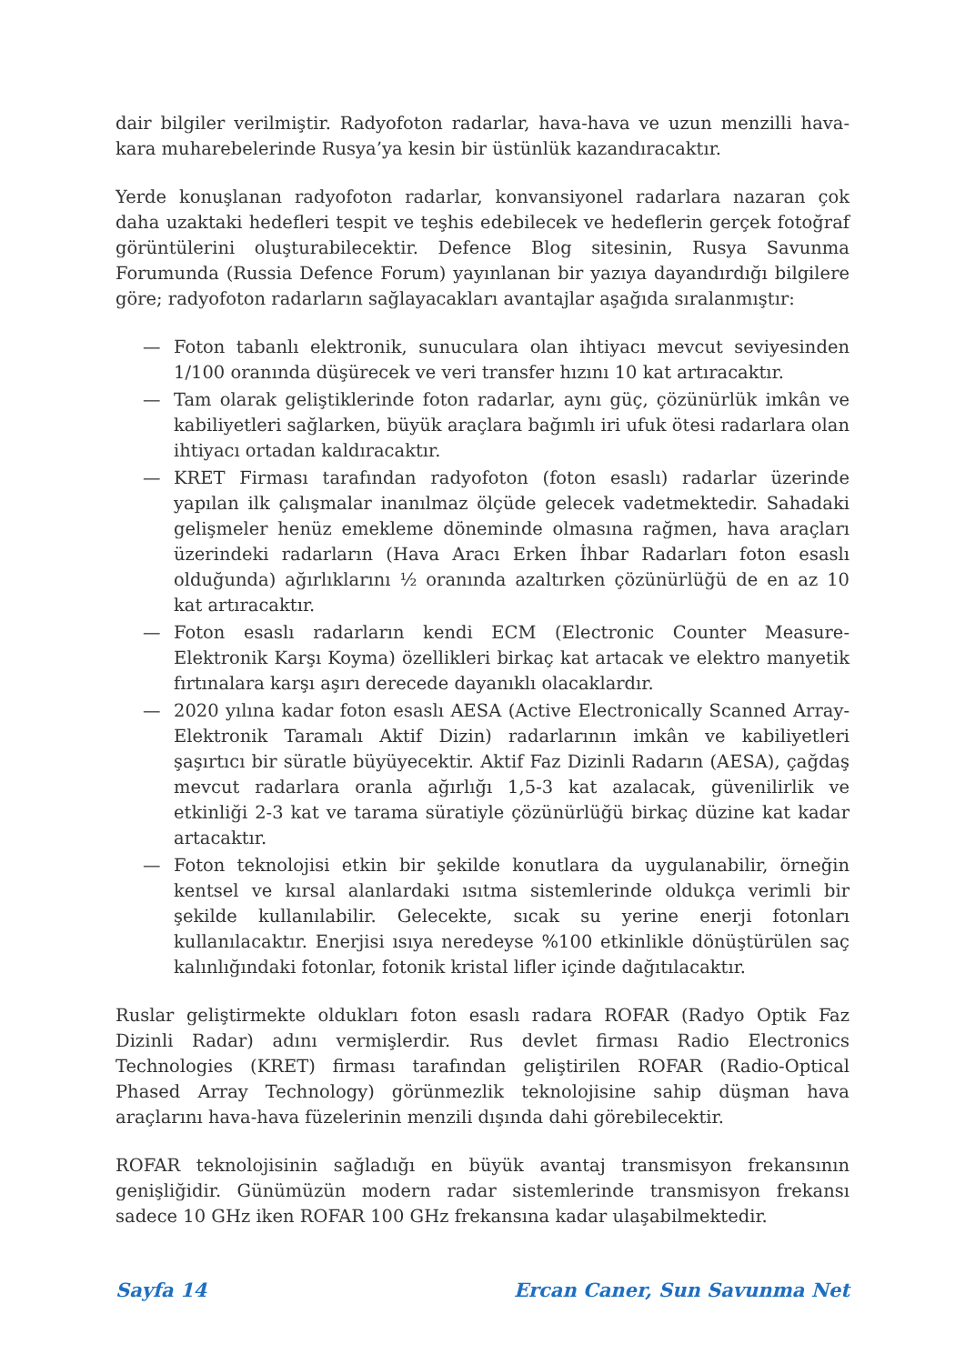dair bilgiler verilmiştir. Radyofoton radarlar, hava-hava ve uzun menzilli hava-kara muharebelerinde Rusya’ya kesin bir üstünlük kazandıracaktır.
Yerde konuşlanan radyofoton radarlar, konvansiyonel radarlara nazaran çok daha uzaktaki hedefleri tespit ve teşhis edebilecek ve hedeflerin gerçek fotoğraf görüntülerini oluşturabilecektir. Defence Blog sitesinin, Rusya Savunma Forumunda (Russia Defence Forum) yayınlanan bir yazıya dayandırdığı bilgilere göre; radyofoton radarların sağlayacakları avantajlar aşağıda sıralanmıştır:
— Foton tabanlı elektronik, sunuculara olan ihtiyacı mevcut seviyesinden 1/100 oranında düşürecek ve veri transfer hızını 10 kat artıracaktır.
— Tam olarak geliştiklerinde foton radarlar, aynı güç, çözünürlük imkân ve kabiliyetleri sağlarken, büyük araçlara bağımlı iri ufuk ötesi radarlara olan ihtiyacı ortadan kaldıracaktır.
— KRET Firması tarafından radyofoton (foton esaslı) radarlar üzerinde yapılan ilk çalışmalar inanılmaz ölçüde gelecek vadetmektedir. Sahadaki gelişmeler henüz emekleme döneminde olmasına rağmen, hava araçları üzerindeki radarların (Hava Aracı Erken İhbar Radarları foton esaslı olduğunda) ağırlıklarını ½ oranında azaltırken çözünürlüğü de en az 10 kat artıracaktır.
— Foton esaslı radarların kendi ECM (Electronic Counter Measure-Elektronik Karşı Koyma) özellikleri birkaç kat artacak ve elektro manyetik fırtınalara karşı aşırı derecede dayanıklı olacaklardır.
— 2020 yılına kadar foton esaslı AESA (Active Electronically Scanned Array-Elektronik Taramalı Aktif Dizin) radarlarının imkân ve kabiliyetleri şaşırtıcı bir süratle büyüyecektir. Aktif Faz Dizinli Radarın (AESA), çağdaş mevcut radarlara oranla ağırlığı 1,5-3 kat azalacak, güvenilirlik ve etkinliği 2-3 kat ve tarama süratiyle çözünürlüğü birkaç düzine kat kadar artacaktır.
— Foton teknolojisi etkin bir şekilde konutlara da uygulanabilir, örneğin kentsel ve kırsal alanlardaki ısıtma sistemlerinde oldukça verimli bir şekilde kullanılabilir. Gelecekte, sıcak su yerine enerji fotonları kullanılacaktır. Enerjisi ısıya neredeyse %100 etkinlikle dönüştürülen saç kalınlığındaki fotonlar, fotonik kristal lifler içinde dağıtılacaktır.
Ruslar geliştirmekte oldukları foton esaslı radara ROFAR (Radyo Optik Faz Dizinli Radar) adını vermişlerdir. Rus devlet firması Radio Electronics Technologies (KRET) firması tarafından geliştirilen ROFAR (Radio-Optical Phased Array Technology) görünmezlik teknolojisine sahip düşman hava araçlarını hava-hava füzelerinin menzili dışında dahi görebilecektir.
ROFAR teknolojisinin sağladığı en büyük avantaj transmisyon frekansının genişliğidir. Günümüzün modern radar sistemlerinde transmisyon frekansı sadece 10 GHz iken ROFAR 100 GHz frekansına kadar ulaşabilmektedir.
Sayfa 14 Ercan Caner, Sun Savunma Net